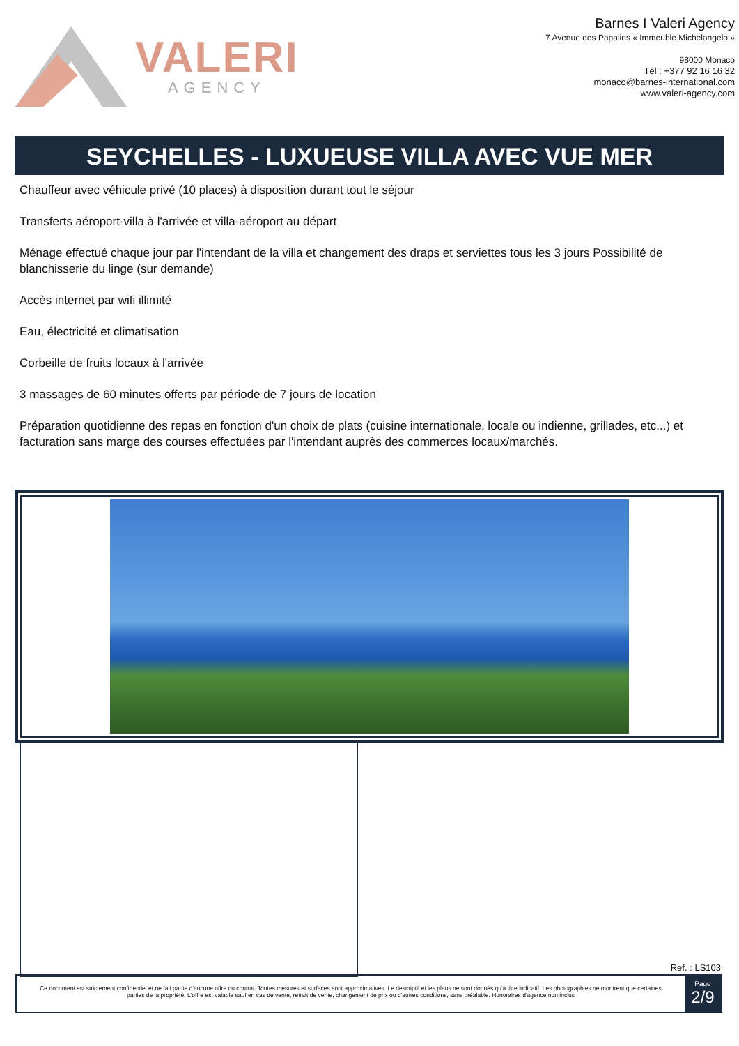VALERI
AGENCY
Barnes I Valeri Agency
7 Avenue des Papalins « Immeuble Michelangelo »
98000 Monaco
Tél : +377 92 16 16 32
monaco@barnes-international.com
www.valeri-agency.com
SEYCHELLES - LUXUEUSE VILLA AVEC VUE MER
Chauffeur avec véhicule privé (10 places) à disposition durant tout le séjour
Transferts aéroport-villa à l'arrivée et villa-aéroport au départ
Ménage effectué chaque jour par l'intendant de la villa et changement des draps et serviettes tous les 3 jours Possibilité de blanchisserie du linge (sur demande)
Accès internet par wifi illimité
Eau, électricité et climatisation
Corbeille de fruits locaux à l'arrivée
3 massages de 60 minutes offerts par période de 7 jours de location
Préparation quotidienne des repas en fonction d'un choix de plats (cuisine internationale, locale ou indienne, grillades, etc...) et facturation sans marge des courses effectuées par l'intendant auprès des commerces locaux/marchés.
Ref. : LS103
Ce document est strictement confidentiel et ne fait partie d'aucune offre ou contrat. Toutes mesures et surfaces sont approximatives. Le descriptif et les plans ne sont donnés qu'à titre indicatif. Les photographies ne montrent que certaines parties de la propriété. L'offre est valable sauf en cas de vente, retrait de vente, changement de prix ou d'autres conditions, sans préalable. Honoraires d'agence non inclus
Page
2/9